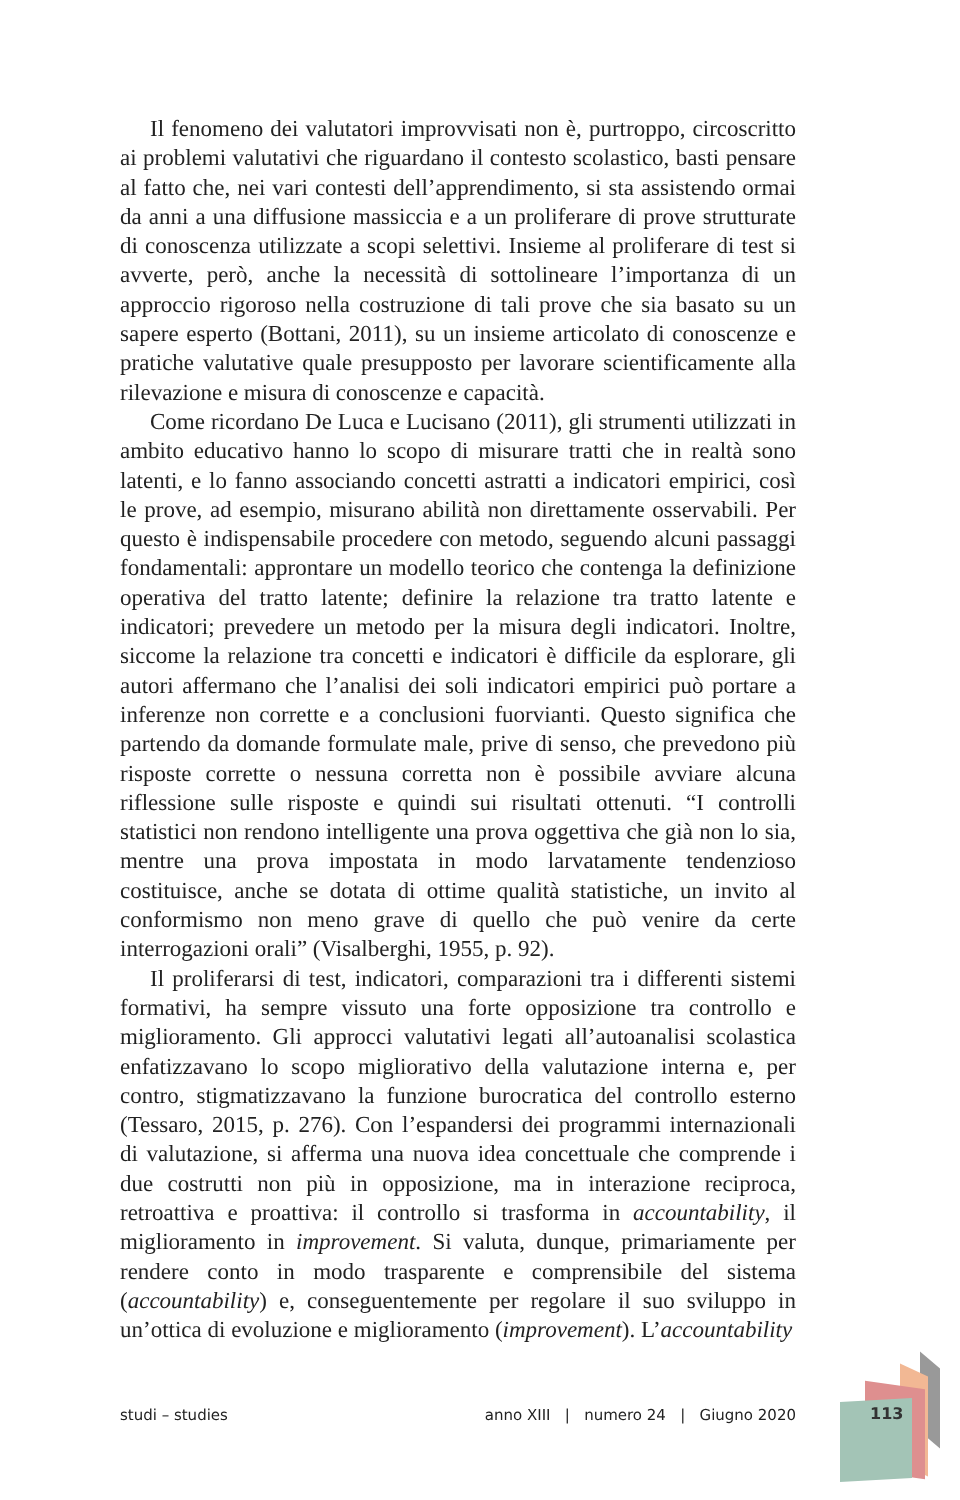Il fenomeno dei valutatori improvvisati non è, purtroppo, circoscritto ai problemi valutativi che riguardano il contesto scolastico, basti pensare al fatto che, nei vari contesti dell’apprendimento, si sta assistendo ormai da anni a una diffusione massiccia e a un proliferare di prove strutturate di conoscenza utilizzate a scopi selettivi. Insieme al proliferare di test si avverte, però, anche la necessità di sottolineare l’importanza di un approccio rigoroso nella costruzione di tali prove che sia basato su un sapere esperto (Bottani, 2011), su un insieme articolato di conoscenze e pratiche valutative quale presupposto per lavorare scientificamente alla rilevazione e misura di conoscenze e capacità.
Come ricordano De Luca e Lucisano (2011), gli strumenti utilizzati in ambito educativo hanno lo scopo di misurare tratti che in realtà sono latenti, e lo fanno associando concetti astratti a indicatori empirici, così le prove, ad esempio, misurano abilità non direttamente osservabili. Per questo è indispensabile procedere con metodo, seguendo alcuni passaggi fondamentali: approntare un modello teorico che contenga la definizione operativa del tratto latente; definire la relazione tra tratto latente e indicatori; prevedere un metodo per la misura degli indicatori. Inoltre, siccome la relazione tra concetti e indicatori è difficile da esplorare, gli autori affermano che l’analisi dei soli indicatori empirici può portare a inferenze non corrette e a conclusioni fuorvianti. Questo significa che partendo da domande formulate male, prive di senso, che prevedono più risposte corrette o nessuna corretta non è possibile avviare alcuna riflessione sulle risposte e quindi sui risultati ottenuti. “I controlli statistici non rendono intelligente una prova oggettiva che già non lo sia, mentre una prova impostata in modo larvatamente tendenzioso costituisce, anche se dotata di ottime qualità statistiche, un invito al conformismo non meno grave di quello che può venire da certe interrogazioni orali” (Visalberghi, 1955, p. 92).
Il proliferarsi di test, indicatori, comparazioni tra i differenti sistemi formativi, ha sempre vissuto una forte opposizione tra controllo e miglioramento. Gli approcci valutativi legati all’autoanalisi scolastica enfatizzavano lo scopo migliorativo della valutazione interna e, per contro, stigmatizzavano la funzione burocratica del controllo esterno (Tessaro, 2015, p. 276). Con l’espandersi dei programmi internazionali di valutazione, si afferma una nuova idea concettuale che comprende i due costrutti non più in opposizione, ma in interazione reciproca, retroattiva e proattiva: il controllo si trasforma in accountability, il miglioramento in improvement. Si valuta, dunque, primariamente per rendere conto in modo trasparente e comprensibile del sistema (accountability) e, conseguentemente per regolare il suo sviluppo in un’ottica di evoluzione e miglioramento (improvement). L’accountability
studi – studies anno XIII | numero 24 | Giugno 2020 113